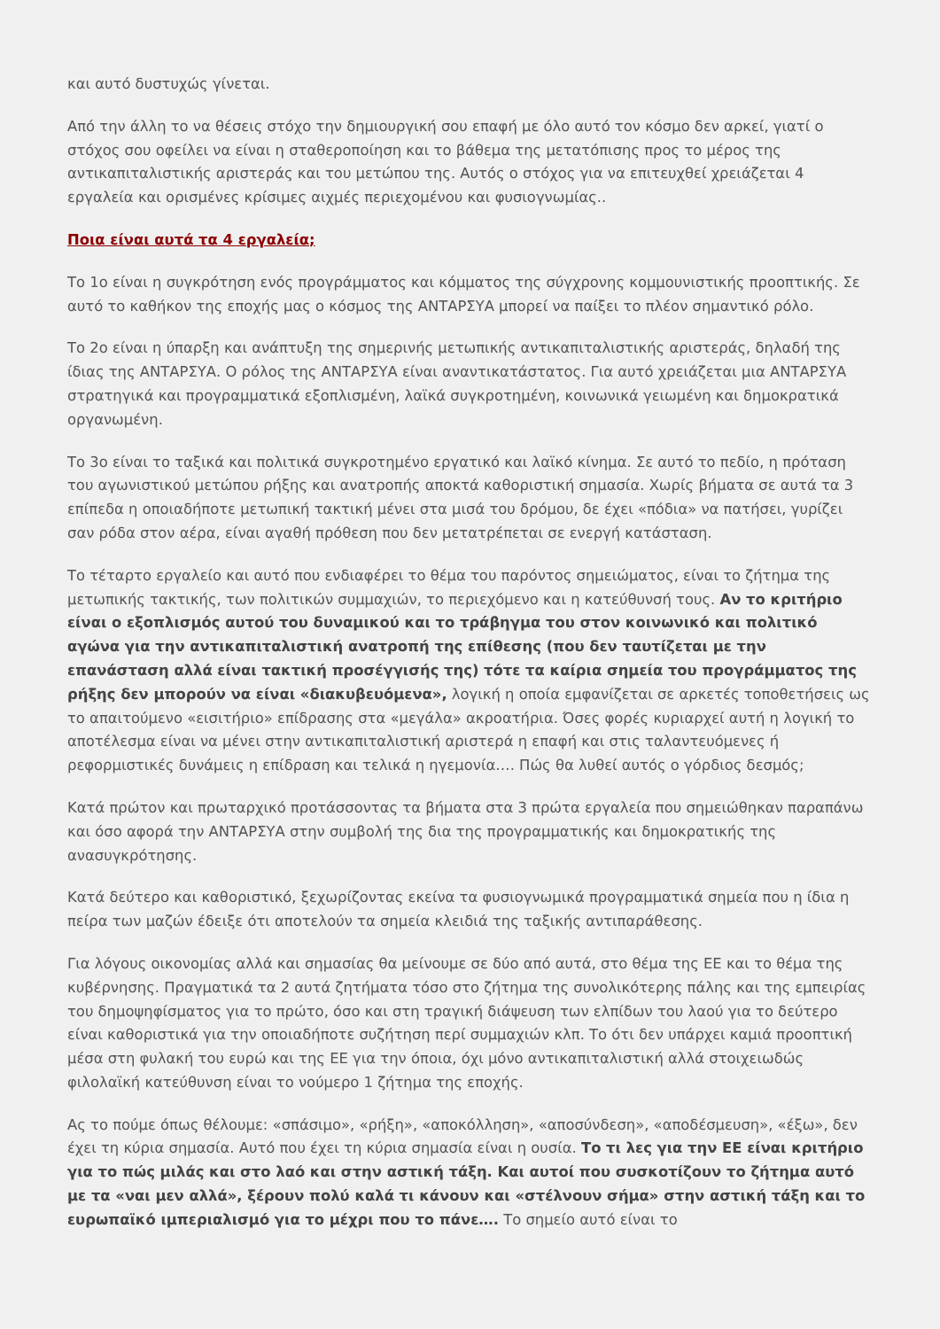και αυτό δυστυχώς γίνεται.
Από την άλλη το να θέσεις στόχο την δημιουργική σου επαφή με όλο αυτό τον κόσμο δεν αρκεί, γιατί ο στόχος σου οφείλει να είναι η σταθεροποίηση και το βάθεμα της μετατόπισης προς το μέρος της αντικαπιταλιστικής αριστεράς και του μετώπου της. Αυτός ο στόχος για να επιτευχθεί χρειάζεται 4 εργαλεία και ορισμένες κρίσιμες αιχμές περιεχομένου και φυσιογνωμίας..
Ποια είναι αυτά τα 4 εργαλεία;
Το 1ο είναι η συγκρότηση ενός προγράμματος και κόμματος της σύγχρονης κομμουνιστικής προοπτικής. Σε αυτό το καθήκον της εποχής μας ο κόσμος της ΑΝΤΑΡΣΥΑ μπορεί να παίξει το πλέον σημαντικό ρόλο.
Το 2ο είναι η ύπαρξη και ανάπτυξη της σημερινής μετωπικής αντικαπιταλιστικής αριστεράς, δηλαδή της ίδιας της ΑΝΤΑΡΣΥΑ. Ο ρόλος της ΑΝΤΑΡΣΥΑ είναι αναντικατάστατος. Για αυτό χρειάζεται μια ΑΝΤΑΡΣΥΑ στρατηγικά και προγραμματικά εξοπλισμένη, λαϊκά συγκροτημένη, κοινωνικά γειωμένη και δημοκρατικά οργανωμένη.
Το 3ο είναι το ταξικά και πολιτικά συγκροτημένο εργατικό και λαϊκό κίνημα. Σε αυτό το πεδίο, η πρόταση του αγωνιστικού μετώπου ρήξης και ανατροπής αποκτά καθοριστική σημασία. Χωρίς βήματα σε αυτά τα 3 επίπεδα η οποιαδήποτε μετωπική τακτική μένει στα μισά του δρόμου, δε έχει «πόδια» να πατήσει, γυρίζει σαν ρόδα στον αέρα, είναι αγαθή πρόθεση που δεν μετατρέπεται σε ενεργή κατάσταση.
Το τέταρτο εργαλείο και αυτό που ενδιαφέρει το θέμα του παρόντος σημειώματος, είναι το ζήτημα της μετωπικής τακτικής, των πολιτικών συμμαχιών, το περιεχόμενο και η κατεύθυνσή τους. Αν το κριτήριο είναι ο εξοπλισμός αυτού του δυναμικού και το τράβηγμα του στον κοινωνικό και πολιτικό αγώνα για την αντικαπιταλιστική ανατροπή της επίθεσης (που δεν ταυτίζεται με την επανάσταση αλλά είναι τακτική προσέγγισής της) τότε τα καίρια σημεία του προγράμματος της ρήξης δεν μπορούν να είναι «διακυβευόμενα», λογική η οποία εμφανίζεται σε αρκετές τοποθετήσεις ως το απαιτούμενο «εισιτήριο» επίδρασης στα «μεγάλα» ακροατήρια. Όσες φορές κυριαρχεί αυτή η λογική το αποτέλεσμα είναι να μένει στην αντικαπιταλιστική αριστερά η επαφή και στις ταλαντευόμενες ή ρεφορμιστικές δυνάμεις η επίδραση και τελικά η ηγεμονία…. Πώς θα λυθεί αυτός ο γόρδιος δεσμός;
Κατά πρώτον και πρωταρχικό προτάσσοντας τα βήματα στα 3 πρώτα εργαλεία που σημειώθηκαν παραπάνω και όσο αφορά την ΑΝΤΑΡΣΥΑ στην συμβολή της δια της προγραμματικής και δημοκρατικής της ανασυγκρότησης.
Κατά δεύτερο και καθοριστικό, ξεχωρίζοντας εκείνα τα φυσιογνωμικά προγραμματικά σημεία που η ίδια η πείρα των μαζών έδειξε ότι αποτελούν τα σημεία κλειδιά της ταξικής αντιπαράθεσης.
Για λόγους οικονομίας αλλά και σημασίας θα μείνουμε σε δύο από αυτά, στο θέμα της ΕΕ και το θέμα της κυβέρνησης. Πραγματικά τα 2 αυτά ζητήματα τόσο στο ζήτημα της συνολικότερης πάλης και της εμπειρίας του δημοψηφίσματος για το πρώτο, όσο και στη τραγική διάψευση των ελπίδων του λαού για το δεύτερο είναι καθοριστικά για την οποιαδήποτε συζήτηση περί συμμαχιών κλπ. Το ότι δεν υπάρχει καμιά προοπτική μέσα στη φυλακή του ευρώ και της ΕΕ για την όποια, όχι μόνο αντικαπιταλιστική αλλά στοιχειωδώς φιλολαϊκή κατεύθυνση είναι το νούμερο 1 ζήτημα της εποχής.
Ας το πούμε όπως θέλουμε: «σπάσιμο», «ρήξη», «αποκόλληση», «αποσύνδεση», «αποδέσμευση», «έξω», δεν έχει τη κύρια σημασία. Αυτό που έχει τη κύρια σημασία είναι η ουσία. Το τι λες για την ΕΕ είναι κριτήριο για το πώς μιλάς και στο λαό και στην αστική τάξη. Και αυτοί που συσκοτίζουν το ζήτημα αυτό με τα «ναι μεν αλλά», ξέρουν πολύ καλά τι κάνουν και «στέλνουν σήμα» στην αστική τάξη και το ευρωπαϊκό ιμπεριαλισμό για το μέχρι που το πάνε…. Το σημείο αυτό είναι το